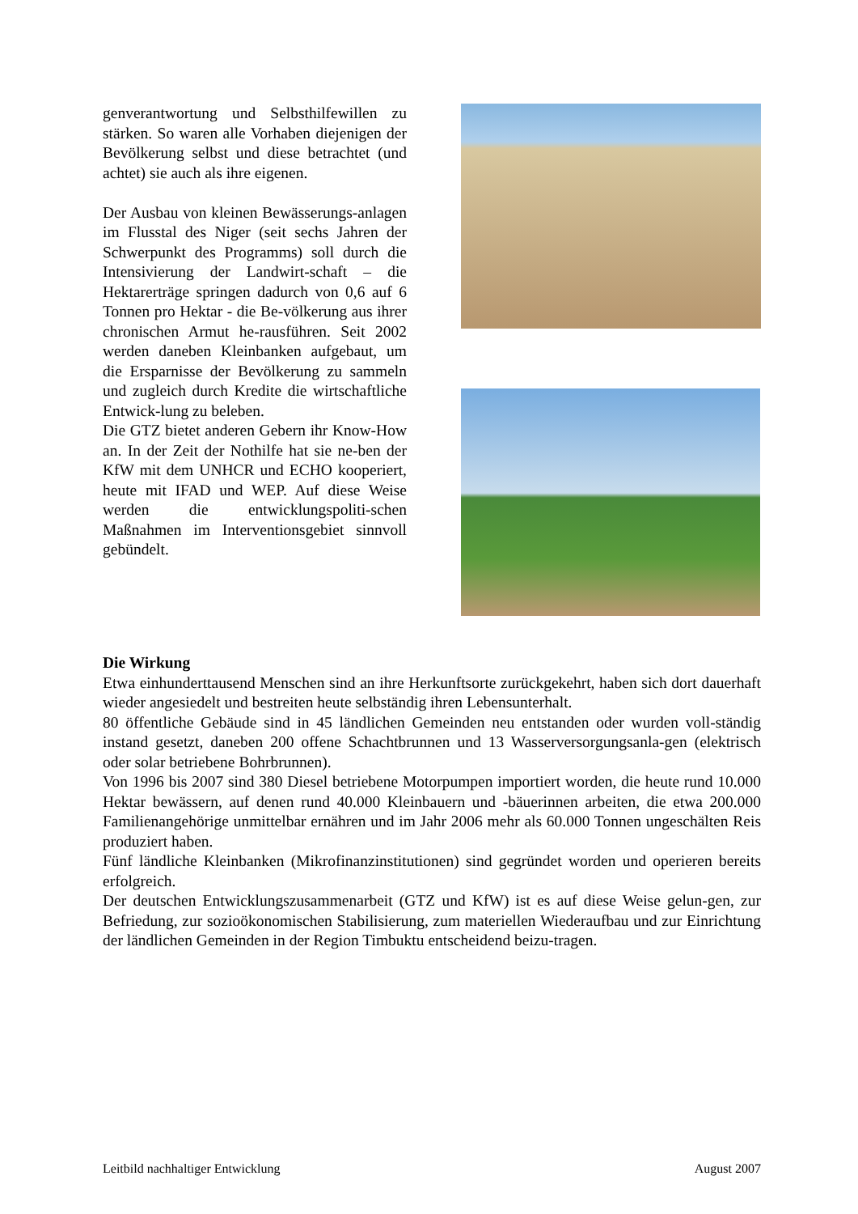genverantwortung und Selbsthilfewillen zu stärken. So waren alle Vorhaben diejenigen der Bevölkerung selbst und diese betrachtet (und achtet) sie auch als ihre eigenen.
Der Ausbau von kleinen Bewässerungs-anlagen im Flusstal des Niger (seit sechs Jahren der Schwerpunkt des Programms) soll durch die Intensivierung der Landwirt-schaft – die Hektarerträge springen dadurch von 0,6 auf 6 Tonnen pro Hektar - die Be-völkerung aus ihrer chronischen Armut he-rausführen. Seit 2002 werden daneben Kleinbanken aufgebaut, um die Ersparnisse der Bevölkerung zu sammeln und zugleich durch Kredite die wirtschaftliche Entwick-lung zu beleben.
Die GTZ bietet anderen Gebern ihr Know-How an. In der Zeit der Nothilfe hat sie ne-ben der KfW mit dem UNHCR und ECHO kooperiert, heute mit IFAD und WEP. Auf diese Weise werden die entwicklungspoliti-schen Maßnahmen im Interventionsgebiet sinnvoll gebündelt.
Die Wirkung
Etwa einhunderttausend Menschen sind an ihre Herkunftsorte zurückgekehrt, haben sich dort dauerhaft wieder angesiedelt und bestreiten heute selbständig ihren Lebensunterhalt.
80 öffentliche Gebäude sind in 45 ländlichen Gemeinden neu entstanden oder wurden voll-ständig instand gesetzt, daneben 200 offene Schachtbrunnen und 13 Wasserversorgungsanla-gen (elektrisch oder solar betriebene Bohrbrunnen).
Von 1996 bis 2007 sind 380 Diesel betriebene Motorpumpen importiert worden, die heute rund 10.000 Hektar bewässern, auf denen rund 40.000 Kleinbauern und -bäuerinnen arbeiten, die etwa 200.000 Familienangehörige unmittelbar ernähren und im Jahr 2006 mehr als 60.000 Tonnen ungeschälten Reis produziert haben.
Fünf ländliche Kleinbanken (Mikrofinanzinstitutionen) sind gegründet worden und operieren bereits erfolgreich.
Der deutschen Entwicklungszusammenarbeit (GTZ und KfW) ist es auf diese Weise gelun-gen, zur Befriedung, zur sozioökonomischen Stabilisierung, zum materiellen Wiederaufbau und zur Einrichtung der ländlichen Gemeinden in der Region Timbuktu entscheidend beizu-tragen.
Leitbild nachhaltiger Entwicklung August 2007